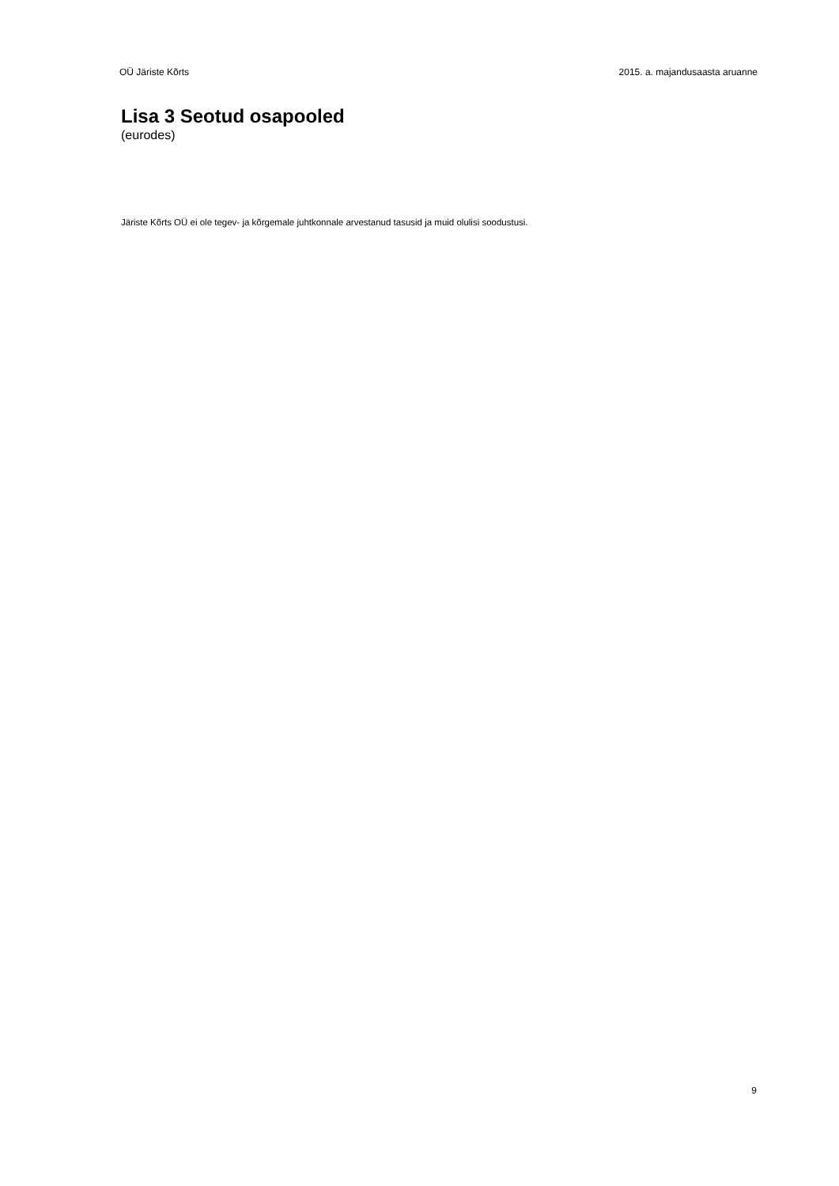OÜ Järiste Kõrts 2015. a. majandusaasta aruanne
Lisa 3 Seotud osapooled
(eurodes)
Järiste Kõrts OÜ ei ole tegev- ja kõrgemale juhtkonnale arvestanud tasusid ja muid olulisi soodustusi.
9